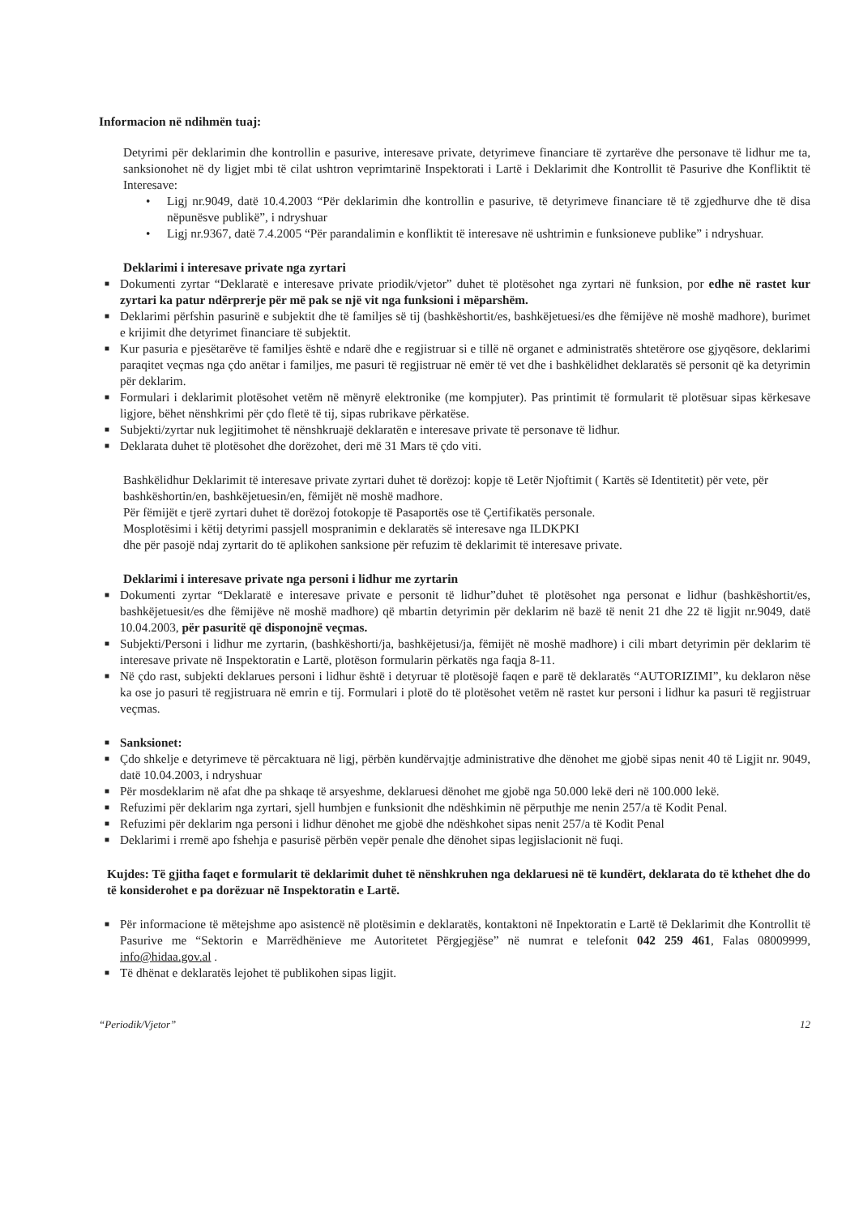Informacion në ndihmën tuaj:
Detyrimi për deklarimin dhe kontrollin e pasurive, interesave private, detyrimeve financiare të zyrtarëve dhe personave të lidhur me ta, sanksionohet në dy ligjet mbi të cilat ushtron veprimtarinë Inspektorati i Lartë i Deklarimit dhe Kontrollit të Pasurive dhe Konfliktit të Interesave:
• Ligj nr.9049, datë 10.4.2003 “Për deklarimin dhe kontrollin e pasurive, të detyrimeve financiare të të zgjedhurve dhe të disa nëpunësve publikë”, i ndryshuar
• Ligj nr.9367, datë 7.4.2005 “Për parandalimin e konfliktit të interesave në ushtrimin e funksioneve publike” i ndryshuar.
Deklarimi i interesave private nga zyrtari
■ Dokumenti zyrtar “Deklaratë e interesave private priodik/vjetor” duhet të plotësohet nga zyrtari në funksion, por edhe në rastet kur zyrtari ka patur ndërprerje për më pak se një vit nga funksioni i mëparshëm.
■ Deklarimi përfshin pasurinë e subjektit dhe të familjes së tij (bashkëshortit/es, bashkëjetuesi/es dhe fëmijëve në moshë madhore), burimet e krijimit dhe detyrimet financiare të subjektit.
■ Kur pasuria e pjesëtarëve të familjes është e ndarë dhe e regjistruar si e tillë në organet e administratës shtetërore ose gjyqësore, deklarimi paraqitet veçmas nga çdo anëtar i familjes, me pasuri të regjistruar në emër të vet dhe i bashkëlidhet deklaratës së personit që ka detyrimin për deklarim.
■ Formulari i deklarimit plotësohet vetëm në mënyrë elektronike (me kompjuter). Pas printimit të formularit të plotësuar sipas kërkesave ligjore, bëhet nënshkrimi për çdo fletë të tij, sipas rubrikave përkatëse.
■ Subjekti/zyrtar nuk legjitimohet të nënshkruajë deklaratën e interesave private të personave të lidhur.
■ Deklarata duhet të plotësohet dhe dorëzohet, deri më 31 Mars të çdo viti.
Bashkëlidhur Deklarimit të interesave private zyrtari duhet të dorëzoj: kopje të Letër Njoftimit ( Kartës së Identitetit) për vete, për bashkëshortin/en, bashkëjetuesin/en, fëmijët në moshë madhore.
Për fëmijët e tjerë zyrtari duhet të dorëzoj fotokopje të Pasaportës ose të Çertifikatës personale.
Mosplotësimi i këtij detyrimi passjell mospranimin e deklaratës së interesave nga ILDKPKI
dhe për pasojë ndaj zyrtarit do të aplikohen sanksione për refuzim të deklarimit të interesave private.
Deklarimi i interesave private nga personi i lidhur me zyrtarin
■ Dokumenti zyrtar “Deklaratë e interesave private e personit të lidhur”duhet të plotësohet nga personat e lidhur (bashkëshortit/es, bashkëjetuesit/es dhe fëmijëve në moshë madhore) që mbartin detyrimin për deklarim në bazë të nenit 21 dhe 22 të ligjit nr.9049, datë 10.04.2003, për pasuritë që disponojnë veçmas.
■ Subjekti/Personi i lidhur me zyrtarin, (bashkëshorti/ja, bashkëjetusi/ja, fëmijët në moshë madhore) i cili mbart detyrimin për deklarim të interesave private në Inspektoratin e Lartë, plotëson formularin përkatës nga faqja 8-11.
■ Në çdo rast, subjekti deklarues personi i lidhur është i detyruar të plotësojë faqen e parë të deklaratës “AUTORIZIMI”, ku deklaron nëse ka ose jo pasuri të regjistruara në emrin e tij. Formulari i plotë do të plotësohet vetëm në rastet kur personi i lidhur ka pasuri të regjistruar veçmas.
■ Sanksionet:
■ Çdo shkelje e detyrimeve të përcaktuara në ligj, përbën kundërvajtje administrative dhe dënohet me gjobë sipas nenit 40 të Ligjit nr. 9049, datë 10.04.2003, i ndryshuar
■ Për mosdeklarim në afat dhe pa shkaqe të arsyeshme, deklaruesi dënohet me gjobë nga 50.000 lekë deri në 100.000 lekë.
■ Refuzimi për deklarim nga zyrtari, sjell humbjen e funksionit dhe ndëshkimin në përputhje me nenin 257/a të Kodit Penal.
■ Refuzimi për deklarim nga personi i lidhur dënohet me gjobë dhe ndëshkohet sipas nenit 257/a të Kodit Penal
■ Deklarimi i rremë apo fshehja e pasurisë përbën vepër penale dhe dënohet sipas legjislacionit në fuqi.
Kujdes: Të gjitha faqet e formularit të deklarimit duhet të nënshkruhen nga deklaruesi në të kundërt, deklarata do të kthehet dhe do të konsiderohet e pa dorëzuar në Inspektoratin e Lartë.
■ Për informacione të mëtejshme apo asistencë në plotësimin e deklaratës, kontaktoni në Inpektoratin e Lartë të Deklarimit dhe Kontrollit të Pasurive me “Sektorin e Marrëdhënieve me Autoritetet Përgjegjëse” në numrat e telefonit 042 259 461, Falas 08009999, info@hidaa.gov.al .
■ Të dhënat e deklaratës lejohet të publikohen sipas ligjit.
“Periodik/Vjetor” 12